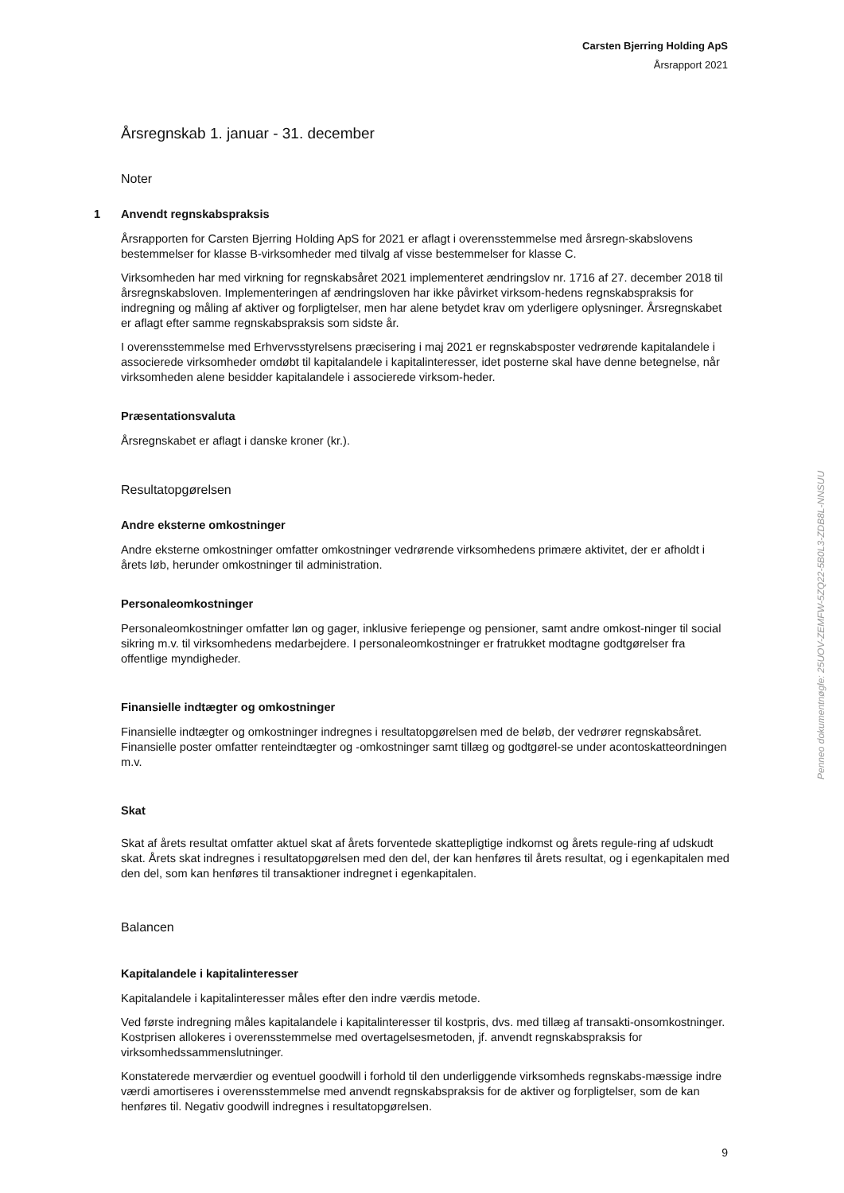Carsten Bjerring Holding ApS
Årsrapport 2021
Årsregnskab 1. januar - 31. december
Noter
1 Anvendt regnskabspraksis
Årsrapporten for Carsten Bjerring Holding ApS for 2021 er aflagt i overensstemmelse med årsregn-skabslovens bestemmelser for klasse B-virksomheder med tilvalg af visse bestemmelser for klasse C.
Virksomheden har med virkning for regnskabsåret 2021 implementeret ændringslov nr. 1716 af 27. december 2018 til årsregnskabsloven. Implementeringen af ændringsloven har ikke påvirket virksom-hedens regnskabspraksis for indregning og måling af aktiver og forpligtelser, men har alene betydet krav om yderligere oplysninger. Årsregnskabet er aflagt efter samme regnskabspraksis som sidste år.
I overensstemmelse med Erhvervsstyrelsens præcisering i maj 2021 er regnskabsposter vedrørende kapitalandele i associerede virksomheder omdøbt til kapitalandele i kapitalinteresser, idet posterne skal have denne betegnelse, når virksomheden alene besidder kapitalandele i associerede virksom-heder.
Præsentationsvaluta
Årsregnskabet er aflagt i danske kroner (kr.).
Resultatopgørelsen
Andre eksterne omkostninger
Andre eksterne omkostninger omfatter omkostninger vedrørende virksomhedens primære aktivitet, der er afholdt i årets løb, herunder omkostninger til administration.
Personaleomkostninger
Personaleomkostninger omfatter løn og gager, inklusive feriepenge og pensioner, samt andre omkost-ninger til social sikring m.v. til virksomhedens medarbejdere. I personaleomkostninger er fratrukket modtagne godtgørelser fra offentlige myndigheder.
Finansielle indtægter og omkostninger
Finansielle indtægter og omkostninger indregnes i resultatopgørelsen med de beløb, der vedrører regnskabsåret. Finansielle poster omfatter renteindtægter og -omkostninger samt tillæg og godtgørel-se under acontoskatteordningen m.v.
Skat
Skat af årets resultat omfatter aktuel skat af årets forventede skattepligtige indkomst og årets regule-ring af udskudt skat. Årets skat indregnes i resultatopgørelsen med den del, der kan henføres til årets resultat, og i egenkapitalen med den del, som kan henføres til transaktioner indregnet i egenkapitalen.
Balancen
Kapitalandele i kapitalinteresser
Kapitalandele i kapitalinteresser måles efter den indre værdis metode.
Ved første indregning måles kapitalandele i kapitalinteresser til kostpris, dvs. med tillæg af transakti-onsomkostninger. Kostprisen allokeres i overensstemmelse med overtagelsesmetoden, jf. anvendt regnskabspraksis for virksomhedssammenslutninger.
Konstaterede merværdier og eventuel goodwill i forhold til den underliggende virksomheds regnskabs-mæssige indre værdi amortiseres i overensstemmelse med anvendt regnskabspraksis for de aktiver og forpligtelser, som de kan henføres til. Negativ goodwill indregnes i resultatopgørelsen.
Penneo dokumentnøgle: 25UOV-ZEMFW-5ZQ22-5B0L3-ZDB8L-NNSUU
9